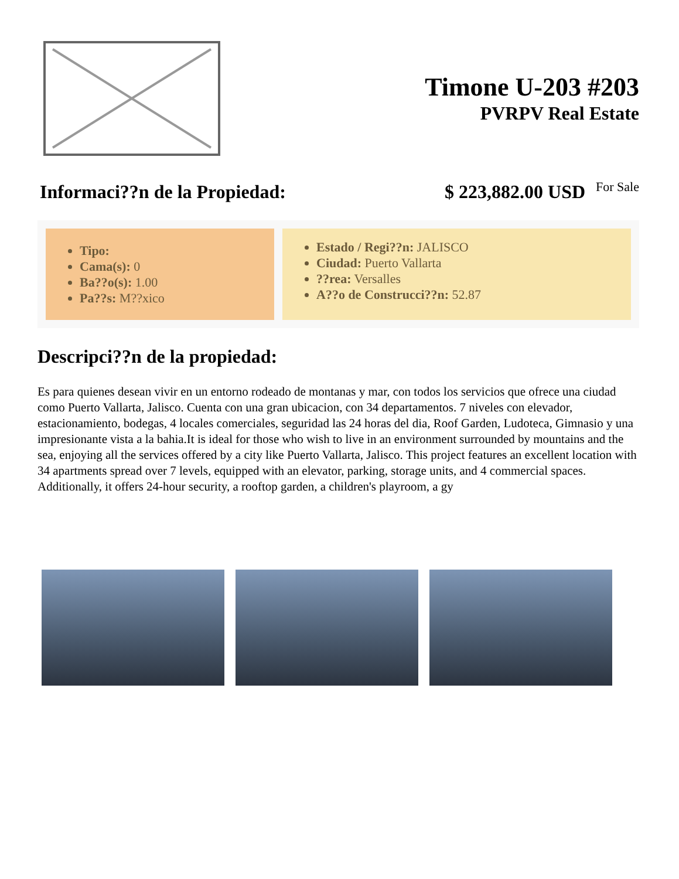Timone U-203 #203
PVRPV Real Estate
Informaci??n de la Propiedad: $ 223,882.00 USD For Sale
Tipo:
Cama(s): 0
Ba??o(s): 1.00
Pa??s: M??xico
Estado / Regi??n: JALISCO
Ciudad: Puerto Vallarta
??rea: Versalles
A??o de Construcci??n: 52.87
Descripci??n de la propiedad:
Es para quienes desean vivir en un entorno rodeado de montanas y mar, con todos los servicios que ofrece una ciudad como Puerto Vallarta, Jalisco. Cuenta con una gran ubicacion, con 34 departamentos. 7 niveles con elevador, estacionamiento, bodegas, 4 locales comerciales, seguridad las 24 horas del dia, Roof Garden, Ludoteca, Gimnasio y una impresionante vista a la bahia.It is ideal for those who wish to live in an environment surrounded by mountains and the sea, enjoying all the services offered by a city like Puerto Vallarta, Jalisco. This project features an excellent location with 34 apartments spread over 7 levels, equipped with an elevator, parking, storage units, and 4 commercial spaces. Additionally, it offers 24-hour security, a rooftop garden, a children's playroom, a gy